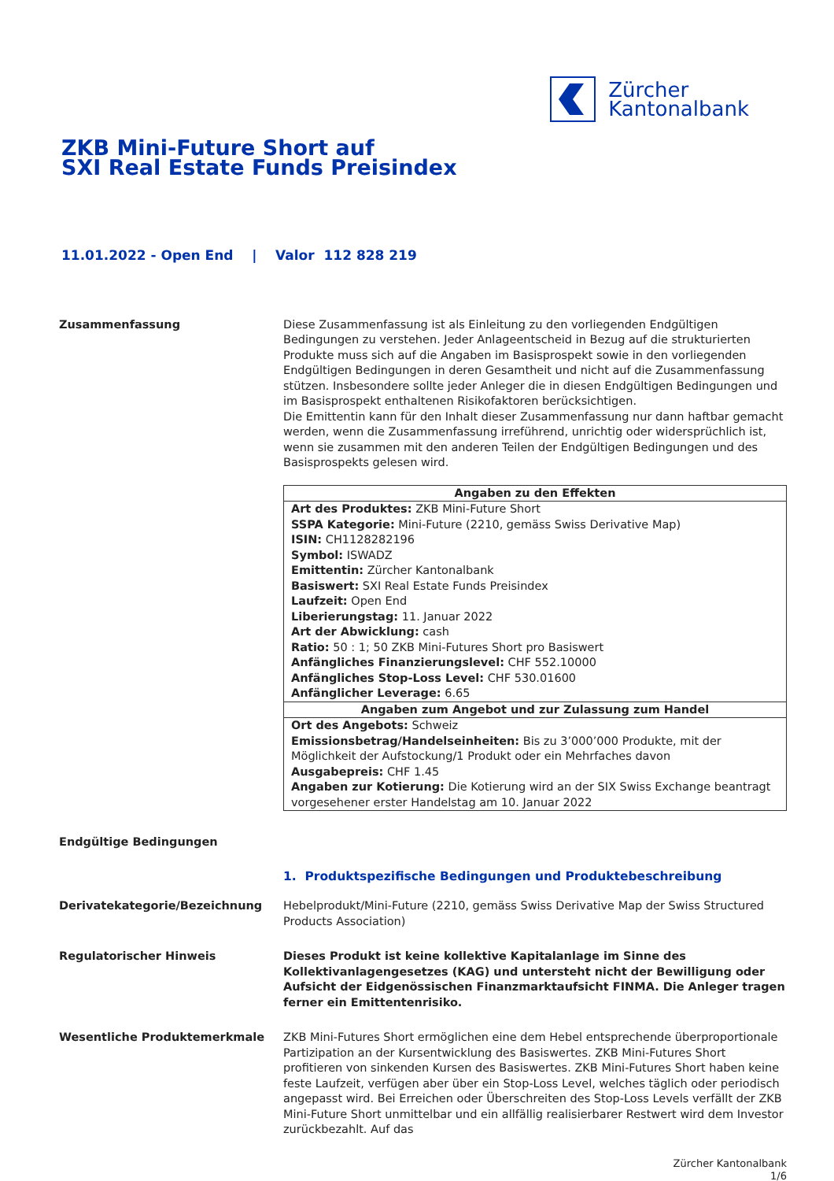Zürcher
Kantonalbank
ZKB Mini-Future Short auf
SXI Real Estate Funds Preisindex
11.01.2022 - Open End | Valor 112 828 219
Zusammenfassung Diese Zusammenfassung ist als Einleitung zu den vorliegenden Endgültigen Bedingungen zu verstehen. Jeder Anlageentscheid in Bezug auf die strukturierten Produkte muss sich auf die Angaben im Basisprospekt sowie in den vorliegenden Endgültigen Bedingungen in deren Gesamtheit und nicht auf die Zusammenfassung stützen. Insbesondere sollte jeder Anleger die in diesen Endgültigen Bedingungen und im Basisprospekt enthaltenen Risikofaktoren berücksichtigen.
Die Emittentin kann für den Inhalt dieser Zusammenfassung nur dann haftbar gemacht werden, wenn die Zusammenfassung irreführend, unrichtig oder widersprüchlich ist, wenn sie zusammen mit den anderen Teilen der Endgültigen Bedingungen und des Basisprospekts gelesen wird.
| Angaben zu den Effekten |
| --- |
| Art des Produktes: ZKB Mini-Future Short SSPA Kategorie: Mini-Future (2210, gemäss Swiss Derivative Map) ISIN: CH1128282196 Symbol: ISWADZ Emittentin: Zürcher Kantonalbank Basiswert: SXI Real Estate Funds Preisindex Laufzeit: Open End Liberierungstag: 11. Januar 2022 Art der Abwicklung: cash Ratio: 50 : 1; 50 ZKB Mini-Futures Short pro Basiswert Anfängliches Finanzierungslevel: CHF 552.10000 Anfängliches Stop-Loss Level: CHF 530.01600 Anfänglicher Leverage: 6.65 |
| Angaben zum Angebot und zur Zulassung zum Handel |
| Ort des Angebots: Schweiz Emissionsbetrag/Handelseinheiten: Bis zu 3’000’000 Produkte, mit der Möglichkeit der Aufstockung/1 Produkt oder ein Mehrfaches davon Ausgabepreis: CHF 1.45 Angaben zur Kotierung: Die Kotierung wird an der SIX Swiss Exchange beantragt vorgesehener erster Handelstag am 10. Januar 2022 |
Endgültige Bedingungen
1. Produktspezifische Bedingungen und Produktebeschreibung
Derivatekategorie/Bezeichnung Hebelprodukt/Mini-Future (2210, gemäss Swiss Derivative Map der Swiss Structured Products Association)
Regulatorischer Hinweis Dieses Produkt ist keine kollektive Kapitalanlage im Sinne des Kollektivanlagengesetzes (KAG) und untersteht nicht der Bewilligung oder Aufsicht der Eidgenössischen Finanzmarktaufsicht FINMA. Die Anleger tragen ferner ein Emittentenrisiko.
Wesentliche Produktemerkmale ZKB Mini-Futures Short ermöglichen eine dem Hebel entsprechende überproportionale Partizipation an der Kursentwicklung des Basiswertes. ZKB Mini-Futures Short profitieren von sinkenden Kursen des Basiswertes. ZKB Mini-Futures Short haben keine feste Laufzeit, verfügen aber über ein Stop-Loss Level, welches täglich oder periodisch angepasst wird. Bei Erreichen oder Überschreiten des Stop-Loss Levels verfällt der ZKB Mini-Future Short unmittelbar und ein allfällig realisierbarer Restwert wird dem Investor zurückbezahlt. Auf das
Zürcher Kantonalbank
1/6